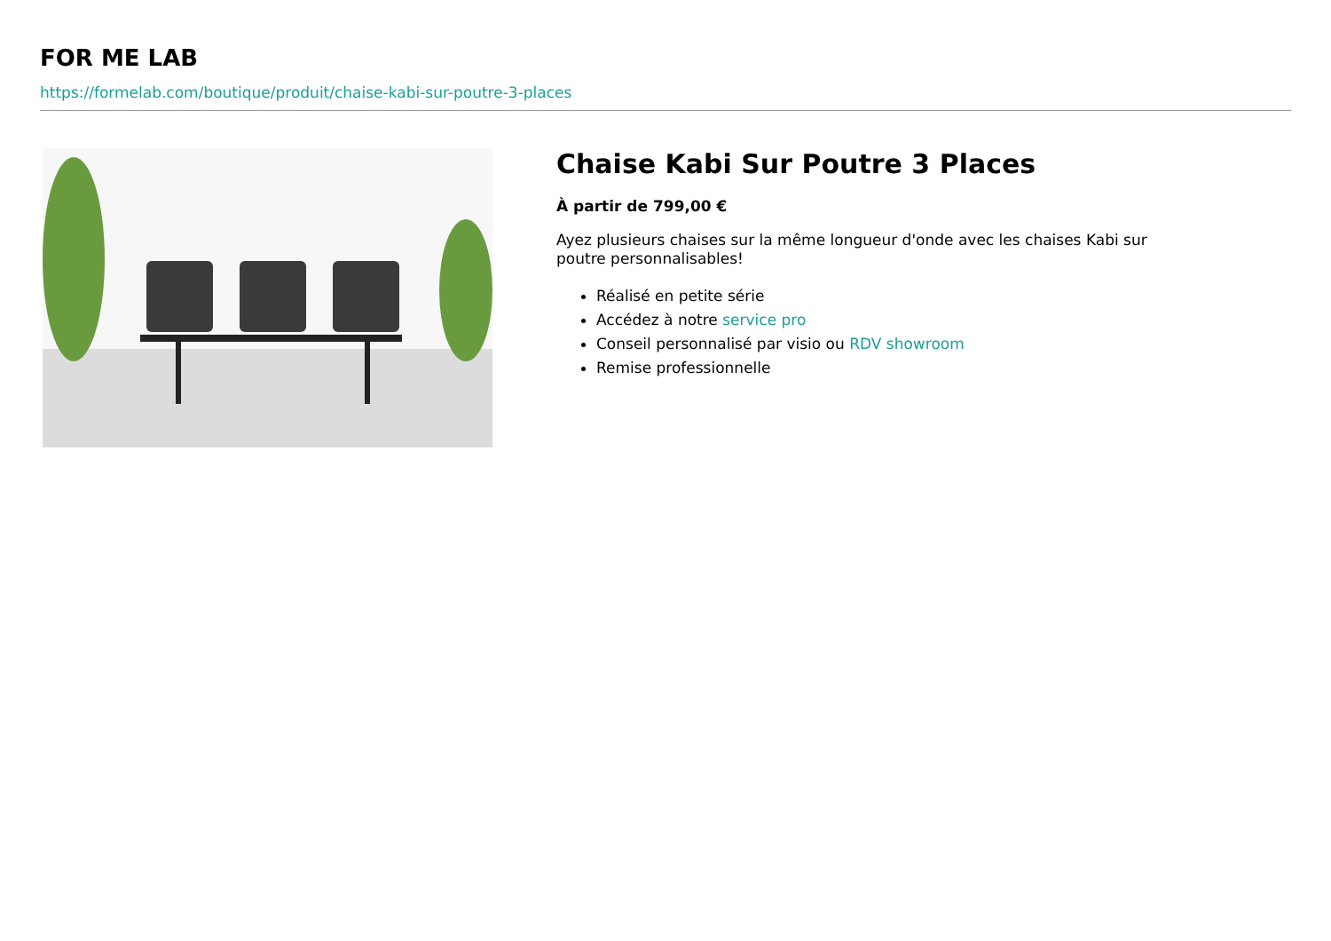FOR ME LAB
https://formelab.com/boutique/produit/chaise-kabi-sur-poutre-3-places
Chaise Kabi Sur Poutre 3 Places
À partir de 799,00 €
Ayez plusieurs chaises sur la même longueur d'onde avec les chaises Kabi sur poutre personnalisables!
Réalisé en petite série
Accédez à notre service pro
Conseil personnalisé par visio ou RDV showroom
Remise professionnelle